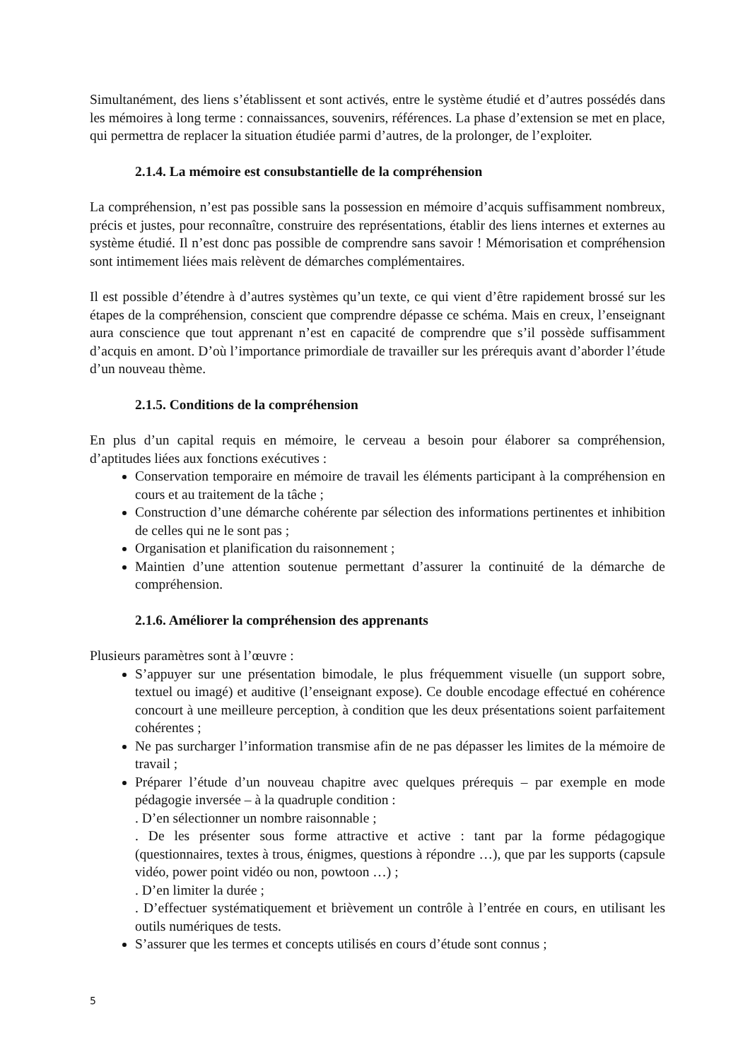Simultanément, des liens s’établissent et sont activés, entre le système étudié et d’autres possédés dans les mémoires à long terme : connaissances, souvenirs, références. La phase d’extension se met en place, qui permettra de replacer la situation étudiée parmi d’autres, de la prolonger, de l’exploiter.
2.1.4. La mémoire est consubstantielle de la compréhension
La compréhension, n’est pas possible sans la possession en mémoire d’acquis suffisamment nombreux, précis et justes, pour reconnaître, construire des représentations, établir des liens internes et externes au système étudié. Il n’est donc pas possible de comprendre sans savoir ! Mémorisation et compréhension sont intimement liées mais relèvent de démarches complémentaires.
Il est possible d’étendre à d’autres systèmes qu’un texte, ce qui vient d’être rapidement brossé sur les étapes de la compréhension, conscient que comprendre dépasse ce schéma. Mais en creux, l’enseignant aura conscience que tout apprenant n’est en capacité de comprendre que s’il possède suffisamment d’acquis en amont. D’où l’importance primordiale de travailler sur les prérequis avant d’aborder l’étude d’un nouveau thème.
2.1.5. Conditions de la compréhension
En plus d’un capital requis en mémoire, le cerveau a besoin pour élaborer sa compréhension, d’aptitudes liées aux fonctions exécutives :
Conservation temporaire en mémoire de travail les éléments participant à la compréhension en cours et au traitement de la tâche ;
Construction d’une démarche cohérente par sélection des informations pertinentes et inhibition de celles qui ne le sont pas ;
Organisation et planification du raisonnement ;
Maintien d’une attention soutenue permettant d’assurer la continuité de la démarche de compréhension.
2.1.6. Améliorer la compréhension des apprenants
Plusieurs paramètres sont à l’œuvre :
S’appuyer sur une présentation bimodale, le plus fréquemment visuelle (un support sobre, textuel ou imagé) et auditive (l’enseignant expose). Ce double encodage effectué en cohérence concourt à une meilleure perception, à condition que les deux présentations soient parfaitement cohérentes ;
Ne pas surcharger l’information transmise afin de ne pas dépasser les limites de la mémoire de travail ;
Préparer l’étude d’un nouveau chapitre avec quelques prérequis – par exemple en mode pédagogie inversée – à la quadruple condition :
. D’en sélectionner un nombre raisonnable ;
. De les présenter sous forme attractive et active : tant par la forme pédagogique (questionnaires, textes à trous, énigmes, questions à répondre …), que par les supports (capsule vidéo, power point vidéo ou non, powtoon …) ;
. D’en limiter la durée ;
. D’effectuer systématiquement et brièvement un contrôle à l’entrée en cours, en utilisant les outils numériques de tests.
S’assurer que les termes et concepts utilisés en cours d’étude sont connus ;
5